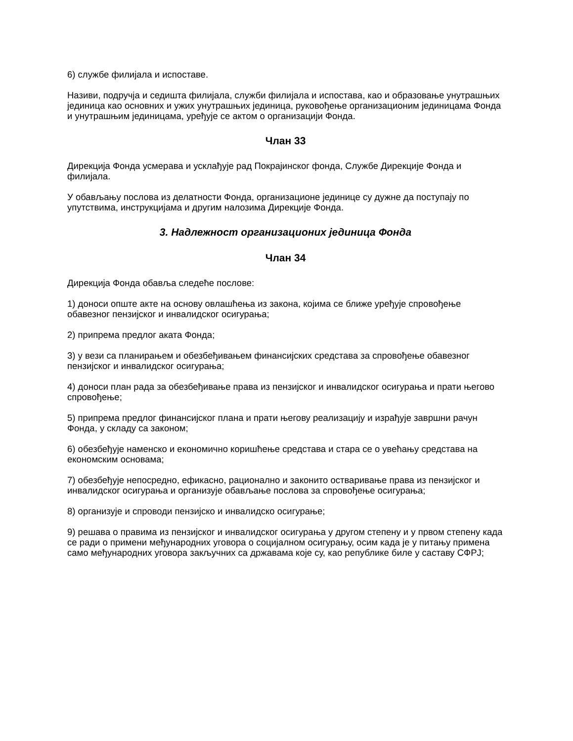6) службе филијала и испоставе.
Називи, подручја и седишта филијала, служби филијала и испостава, као и образовање унутрашњих јединица као основних и ужих унутрашњих јединица, руковођење организационим јединицама Фонда и унутрашњим јединицама, уређује се актом о организацији Фонда.
Члан 33
Дирекција Фонда усмерава и усклађује рад Покрајинског фонда, Службе Дирекције Фонда и филијала.
У обављању послова из делатности Фонда, организационе јединице су дужне да поступају по упутствима, инструкцијама и другим налозима Дирекције Фонда.
3. Надлежност организационих јединица Фонда
Члан 34
Дирекција Фонда обавља следеће послове:
1) доноси опште акте на основу овлашћења из закона, којима се ближе уређује спровођење обавезног пензијског и инвалидског осигурања;
2) припрема предлог аката Фонда;
3) у вези са планирањем и обезбеђивањем финансијских средстава за спровођење обавезног пензијског и инвалидског осигурања;
4) доноси план рада за обезбеђивање права из пензијског и инвалидског осигурања и прати његово спровођење;
5) припрема предлог финансијског плана и прати његову реализацију и израђује завршни рачун Фонда, у складу са законом;
6) обезбеђује наменско и економично коришћење средстава и стара се о увећању средстава на економским основама;
7) обезбеђује непосредно, ефикасно, рационално и законито остваривање права из пензијског и инвалидског осигурања и организује обављање послова за спровођење осигурања;
8) организује и спроводи пензијско и инвалидско осигурање;
9) решава о правима из пензијског и инвалидског осигурања у другом степену и у првом степену када се ради о примени међународних уговора о социјалном осигурању, осим када је у питању примена само међународних уговора закључних са државама које су, као републике биле у саставу СФРЈ;